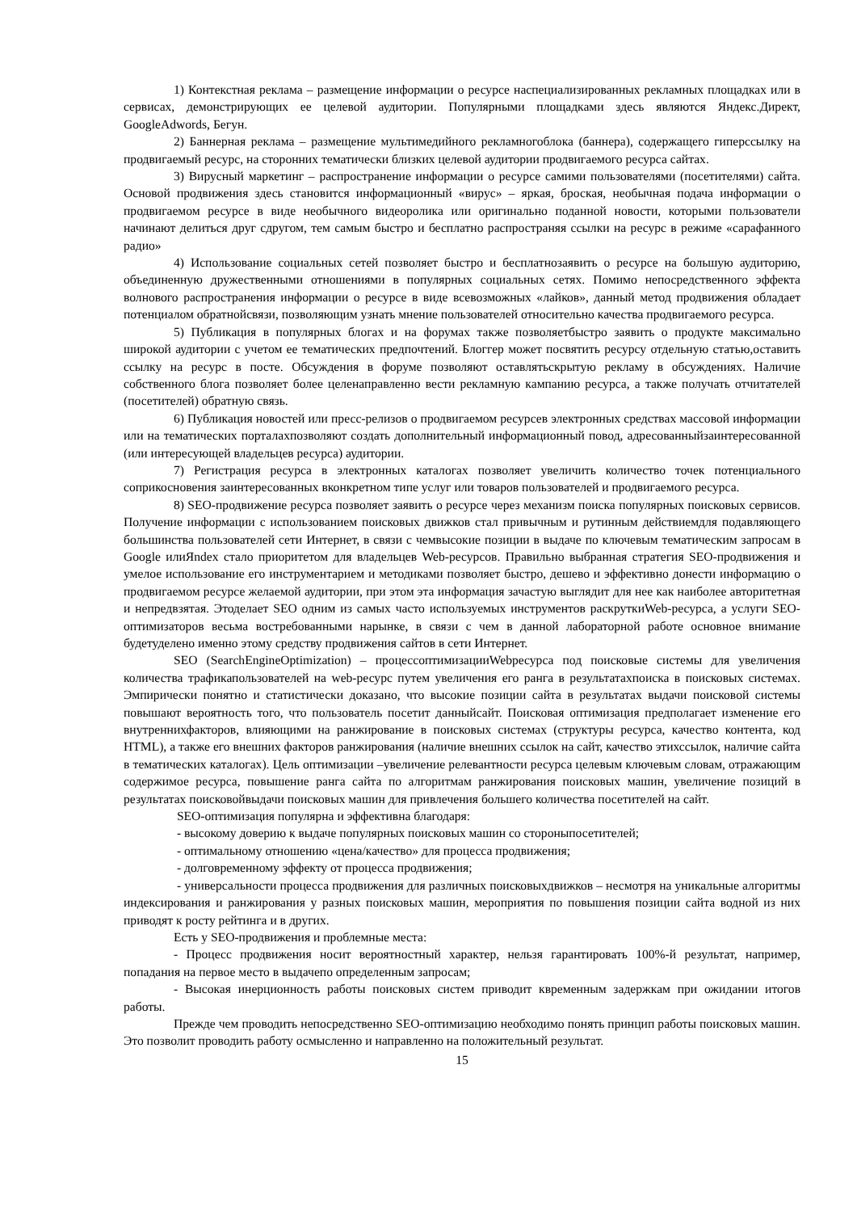1) Контекстная реклама – размещение информации о ресурсе наспециализированных рекламных площадках или в сервисах, демонстрирующих ее целевой аудитории. Популярными площадками здесь являются Яндекс.Директ, GoogleAdwords, Бегун.
2) Баннерная реклама – размещение мультимедийного рекламногоблока (баннера), содержащего гиперссылку на продвигаемый ресурс, на сторонних тематически близких целевой аудитории продвигаемого ресурса сайтах.
3) Вирусный маркетинг – распространение информации о ресурсе самими пользователями (посетителями) сайта. Основой продвижения здесь становится информационный «вирус» – яркая, броская, необычная подача информации о продвигаемом ресурсе в виде необычного видеоролика или оригинально поданной новости, которыми пользователи начинают делиться друг сдругом, тем самым быстро и бесплатно распространяя ссылки на ресурс в режиме «сарафанного радио»
4) Использование социальных сетей позволяет быстро и бесплатнозаявить о ресурсе на большую аудиторию, объединенную дружественными отношениями в популярных социальных сетях. Помимо непосредственного эффекта волнового распространения информации о ресурсе в виде всевозможных «лайков», данный метод продвижения обладает потенциалом обратнойсвязи, позволяющим узнать мнение пользователей относительно качества продвигаемого ресурса.
5) Публикация в популярных блогах и на форумах также позволяетбыстро заявить о продукте максимально широкой аудитории с учетом ее тематических предпочтений. Блоггер может посвятить ресурсу отдельную статью,оставить ссылку на ресурс в посте. Обсуждения в форуме позволяют оставлятьскрытую рекламу в обсуждениях. Наличие собственного блога позволяет более целенаправленно вести рекламную кампанию ресурса, а также получать отчитателей (посетителей) обратную связь.
6) Публикация новостей или пресс-релизов о продвигаемом ресурсев электронных средствах массовой информации или на тематических порталахпозволяют создать дополнительный информационный повод, адресованныйзаинтересованной (или интересующей владельцев ресурса) аудитории.
7) Регистрация ресурса в электронных каталогах позволяет увеличить количество точек потенциального соприкосновения заинтересованных вконкретном типе услуг или товаров пользователей и продвигаемого ресурса.
8) SEO-продвижение ресурса позволяет заявить о ресурсе через механизм поиска популярных поисковых сервисов. Получение информации с использованием поисковых движков стал привычным и рутинным действиемдля подавляющего большинства пользователей сети Интернет, в связи с чемвысокие позиции в выдаче по ключевым тематическим запросам в Google илиЯndex стало приоритетом для владельцев Web-ресурсов. Правильно выбранная стратегия SEO-продвижения и умелое использование его инструментарием и методиками позволяет быстро, дешево и эффективно донести информацию о продвигаемом ресурсе желаемой аудитории, при этом эта информация зачастую выглядит для нее как наиболее авторитетная и непредвзятая. Этоделает SEO одним из самых часто используемых инструментов раскруткиWeb-ресурса, а услуги SEO-оптимизаторов весьма востребованными нарынке, в связи с чем в данной лабораторной работе основное внимание будетуделено именно этому средству продвижения сайтов в сети Интернет.
SEO (SearchEngineOptimization) – процессоптимизацииWebресурса под поисковые системы для увеличения количества трафикапользователей на web-ресурс путем увеличения его ранга в результатахпоиска в поисковых системах. Эмпирически понятно и статистически доказано, что высокие позиции сайта в результатах выдачи поисковой системы повышают вероятность того, что пользователь посетит данныйсайт. Поисковая оптимизация предполагает изменение его внутреннихфакторов, влияющими на ранжирование в поисковых системах (структуры ресурса, качество контента, код HTML), а также его внешних факторов ранжирования (наличие внешних ссылок на сайт, качество этихссылок, наличие сайта в тематических каталогах). Цель оптимизации –увеличение релевантности ресурса целевым ключевым словам, отражающим содержимое ресурса, повышение ранга сайта по алгоритмам ранжирования поисковых машин, увеличение позиций в результатах поисковойвыдачи поисковых машин для привлечения большего количества посетителей на сайт.
SEO-оптимизация популярна и эффективна благодаря:
- высокому доверию к выдаче популярных поисковых машин со стороныпосетителей;
- оптимальному отношению «цена/качество» для процесса продвижения;
- долговременному эффекту от процесса продвижения;
- универсальности процесса продвижения для различных поисковыхдвижков – несмотря на уникальные алгоритмы индексирования и ранжирования у разных поисковых машин, мероприятия по повышения позиции сайта водной из них приводят к росту рейтинга и в других.
Есть у SEO-продвижения и проблемные места:
- Процесс продвижения носит вероятностный характер, нельзя гарантировать 100%-й результат, например, попадания на первое место в выдачепо определенным запросам;
- Высокая инерционность работы поисковых систем приводит квременным задержкам при ожидании итогов работы.
Прежде чем проводить непосредственно SEO-оптимизацию необходимо понять принцип работы поисковых машин. Это позволит проводить работу осмысленно и направленно на положительный результат.
15